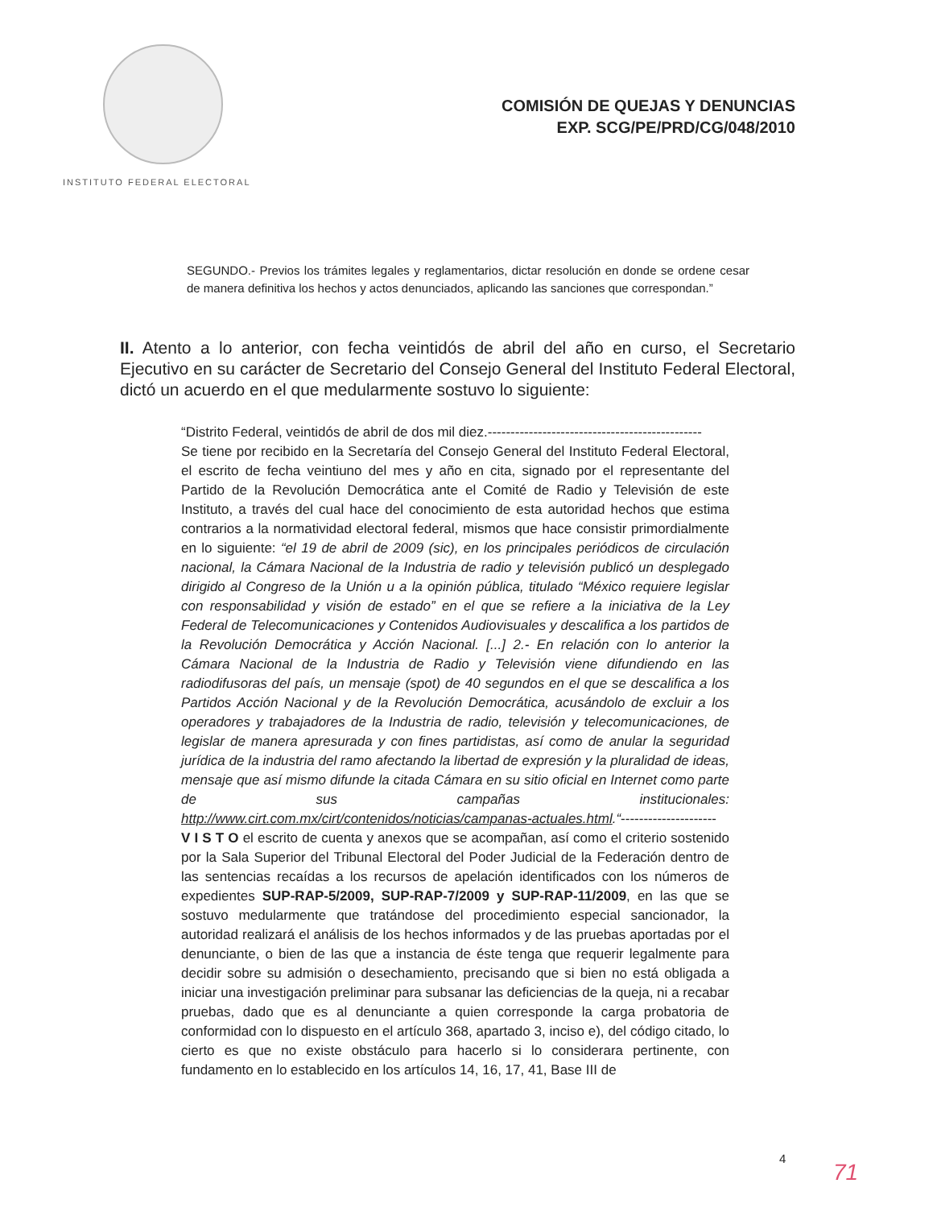INSTITUTO FEDERAL ELECTORAL
COMISIÓN DE QUEJAS Y DENUNCIAS
EXP. SCG/PE/PRD/CG/048/2010
SEGUNDO.- Previos los trámites legales y reglamentarios, dictar resolución en donde se ordene cesar de manera definitiva los hechos y actos denunciados, aplicando las sanciones que correspondan.”
II. Atento a lo anterior, con fecha veintidós de abril del año en curso, el Secretario Ejecutivo en su carácter de Secretario del Consejo General del Instituto Federal Electoral, dictó un acuerdo en el que medularmente sostuvo lo siguiente:
“Distrito Federal, veintidós de abril de dos mil diez.-----------------------------------------------
Se tiene por recibido en la Secretaría del Consejo General del Instituto Federal Electoral, el escrito de fecha veintiuno del mes y año en cita, signado por el representante del Partido de la Revolución Democrática ante el Comité de Radio y Televisión de este Instituto, a través del cual hace del conocimiento de esta autoridad hechos que estima contrarios a la normatividad electoral federal, mismos que hace consistir primordialmente en lo siguiente: “el 19 de abril de 2009 (sic), en los principales periódicos de circulación nacional, la Cámara Nacional de la Industria de radio y televisión publicó un desplegado dirigido al Congreso de la Unión u a la opinión pública, titulado “México requiere legislar con responsabilidad y visión de estado” en el que se refiere a la iniciativa de la Ley Federal de Telecomunicaciones y Contenidos Audiovisuales y descalifica a los partidos de la Revolución Democrática y Acción Nacional. [...] 2.- En relación con lo anterior la Cámara Nacional de la Industria de Radio y Televisión viene difundiendo en las radiodifusoras del país, un mensaje (spot) de 40 segundos en el que se descalifica a los Partidos Acción Nacional y de la Revolución Democrática, acusándolo de excluir a los operadores y trabajadores de la Industria de radio, televisión y telecomunicaciones, de legislar de manera apresurada y con fines partidistas, así como de anular la seguridad jurídica de la industria del ramo afectando la libertad de expresión y la pluralidad de ideas, mensaje que así mismo difunde la citada Cámara en su sitio oficial en Internet como parte de sus campañas institucionales: http://www.cirt.com.mx/cirt/contenidos/noticias/campanas-actuales.html.“---------------------
V I S T O el escrito de cuenta y anexos que se acompañan, así como el criterio sostenido por la Sala Superior del Tribunal Electoral del Poder Judicial de la Federación dentro de las sentencias recaídas a los recursos de apelación identificados con los números de expedientes SUP-RAP-5/2009, SUP-RAP-7/2009 y SUP-RAP-11/2009, en las que se sostuvo medularmente que tratándose del procedimiento especial sancionador, la autoridad realizará el análisis de los hechos informados y de las pruebas aportadas por el denunciante, o bien de las que a instancia de éste tenga que requerir legalmente para decidir sobre su admisión o desechamiento, precisando que si bien no está obligada a iniciar una investigación preliminar para subsanar las deficiencias de la queja, ni a recabar pruebas, dado que es al denunciante a quien corresponde la carga probatoria de conformidad con lo dispuesto en el artículo 368, apartado 3, inciso e), del código citado, lo cierto es que no existe obstáculo para hacerlo si lo considerara pertinente, con fundamento en lo establecido en los artículos 14, 16, 17, 41, Base III de
4
71